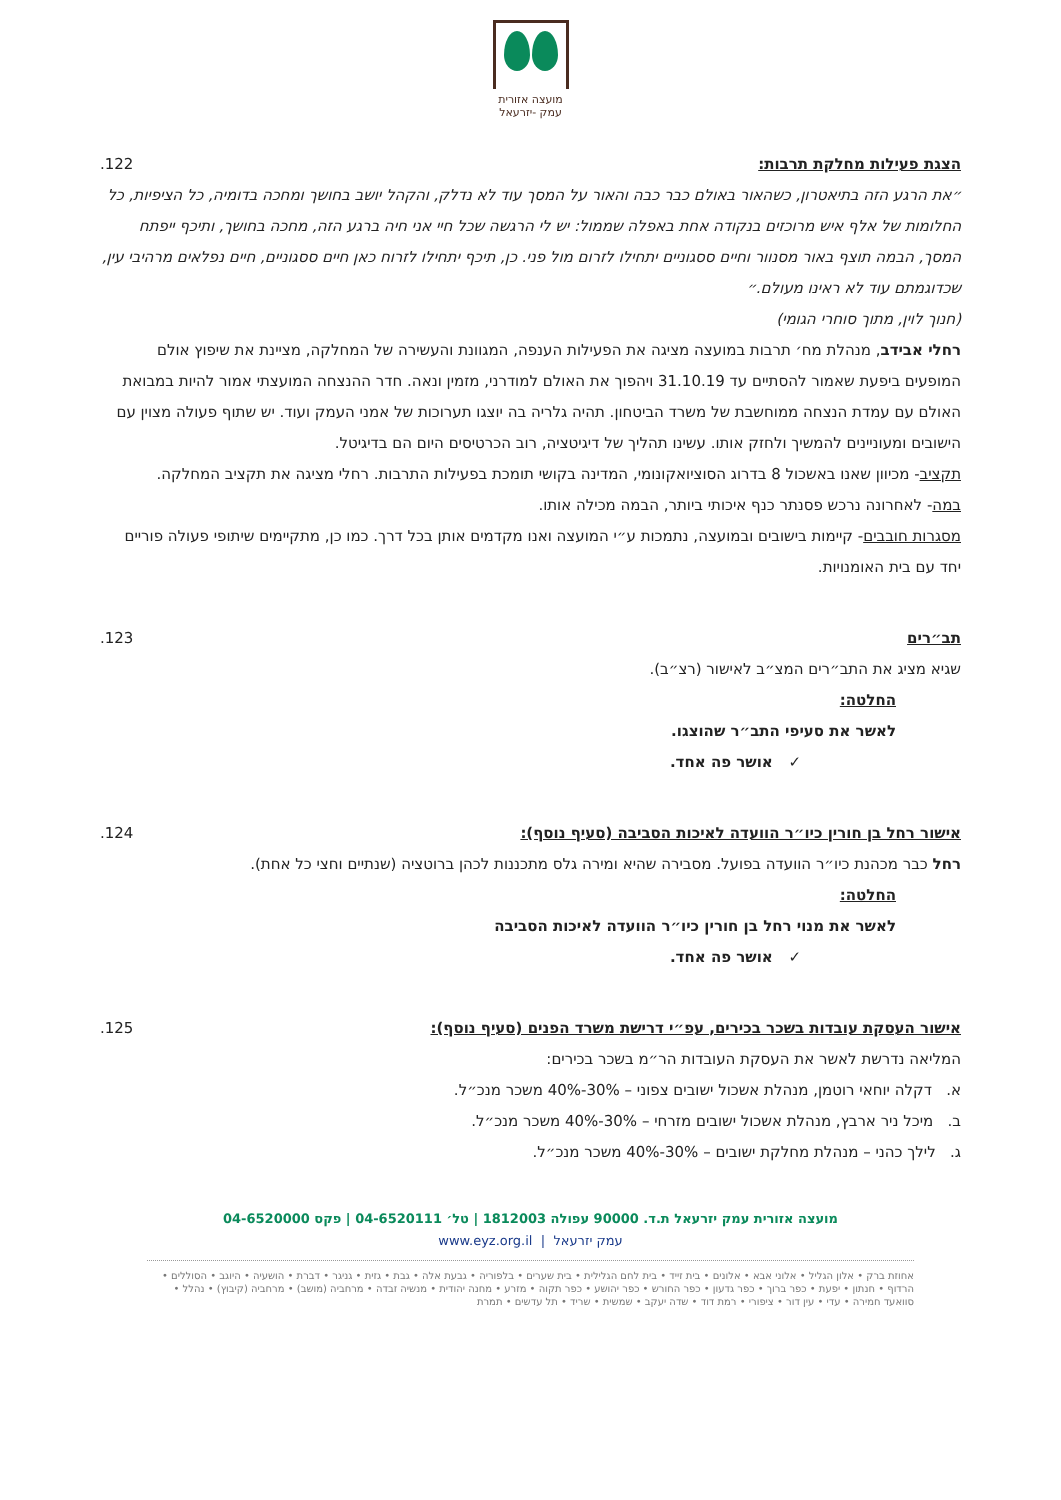מועצה אזורית
עמק -יזרעאל
הצגת פעילות מחלקת תרבות: .122
״את הרגע הזה בתיאטרון, כשהאור באולם כבר כבה והאור על המסך עוד לא נדלק, והקהל יושב בחושך ומחכה בדומיה, כל הציפיות, כל החלומות של אלף איש מרוכזים בנקודה אחת באפלה שממול: יש לי הרגשה שכל חיי אני חיה ברגע הזה, מחכה בחושך, ותיכף ייפתח המסך, הבמה תוצף באור מסנוור וחיים ססגוניים יתחילו לזרום מול פני. כן, תיכף יתחילו לזרוח כאן חיים ססגוניים, חיים נפלאים מרהיבי עין, שכדוגמתם עוד לא ראינו מעולם.״
(חנוך לוין, מתוך סוחרי הגומי)
רחלי אבידב, מנהלת מח׳ תרבות במועצה מציגה את הפעילות הענפה, המגוונת והעשירה של המחלקה, מציינת את שיפוץ אולם המופעים ביפעת שאמור להסתיים עד 31.10.19 ויהפוך את האולם למודרני, מזמין ונאה. חדר ההנצחה המועצתי אמור להיות במבואת האולם עם עמדת הנצחה ממוחשבת של משרד הביטחון. תהיה גלריה בה יוצגו תערוכות של אמני העמק ועוד. יש שתוף פעולה מצוין עם הישובים ומעוניינים להמשיך ולחזק אותו. עשינו תהליך של דיגיטציה, רוב הכרטיסים היום הם בדיגיטל.
תקציב- מכיוון שאנו באשכול 8 בדרוג הסוציואקונומי, המדינה בקושי תומכת בפעילות התרבות. רחלי מציגה את תקציב המחלקה.
במה- לאחרונה נרכש פסנתר כנף איכותי ביותר, הבמה מכילה אותו.
מסגרות חובבים- קיימות בישובים ובמועצה, נתמכות ע״י המועצה ואנו מקדמים אותן בכל דרך. כמו כן, מתקיימים שיתופי פעולה פוריים יחד עם בית האומנויות.
תב״רים .123
שגיא מציג את התב״רים המצ״ב לאישור (רצ״ב).
החלטה:
לאשר את סעיפי התב״ר שהוצגו.
✓ אושר פה אחד.
אישור רחל בן חורין כיו״ר הוועדה לאיכות הסביבה (סעיף נוסף):
.124
רחל כבר מכהנת כיו״ר הוועדה בפועל. מסבירה שהיא ומירה גלס מתכננות לכהן ברוטציה (שנתיים וחצי כל אחת).
החלטה:
לאשר את מנוי רחל בן חורין כיו״ר הוועדה לאיכות הסביבה
✓ אושר פה אחד.
אישור העסקת עובדות בשכר בכירים, עפ״י דרישת משרד הפנים (סעיף נוסף):
.125
המליאה נדרשת לאשר את העסקת העובדות הר״מ בשכר בכירים:
א. דקלה יוחאי רוטמן, מנהלת אשכול ישובים צפוני – 30%-40% משכר מנכ״ל.
ב. מיכל ניר ארבץ, מנהלת אשכול ישובים מזרחי – 30%-40% משכר מנכ״ל.
ג. לילך כהני – מנהלת מחלקת ישובים – 30%-40% משכר מנכ״ל.
מועצה אזורית עמק יזרעאל ת.ד. 90000 עפולה 1812003 | טל׳ 04-6520111 | פקס 04-6520000
עמק יזרעאל | www.eyz.org.il
אחוזת ברק • אלון הגליל • אלוני אבא • אלונים • בית זייד • בית לחם הגלילית • בית שערים • בלפוריה • גבעת אלה • גבת • גזית • גניגר • דברת • הושעיה • היוגב • הסוללים • הרדוף • חנתון • יפעת • כפר ברוך • כפר גדעון • כפר החורש • כפר יהושע • כפר תקוה • מזרע • מחנה יהודית • מנשיה זבדה • מרחביה (מושב) • מרחביה (קיבוץ) • נהלל • סוואעד חמירה • עדי • עין דור • ציפורי • רמת דוד • שדה יעקב • שמשית • שריד • תל עדשים • תמרת